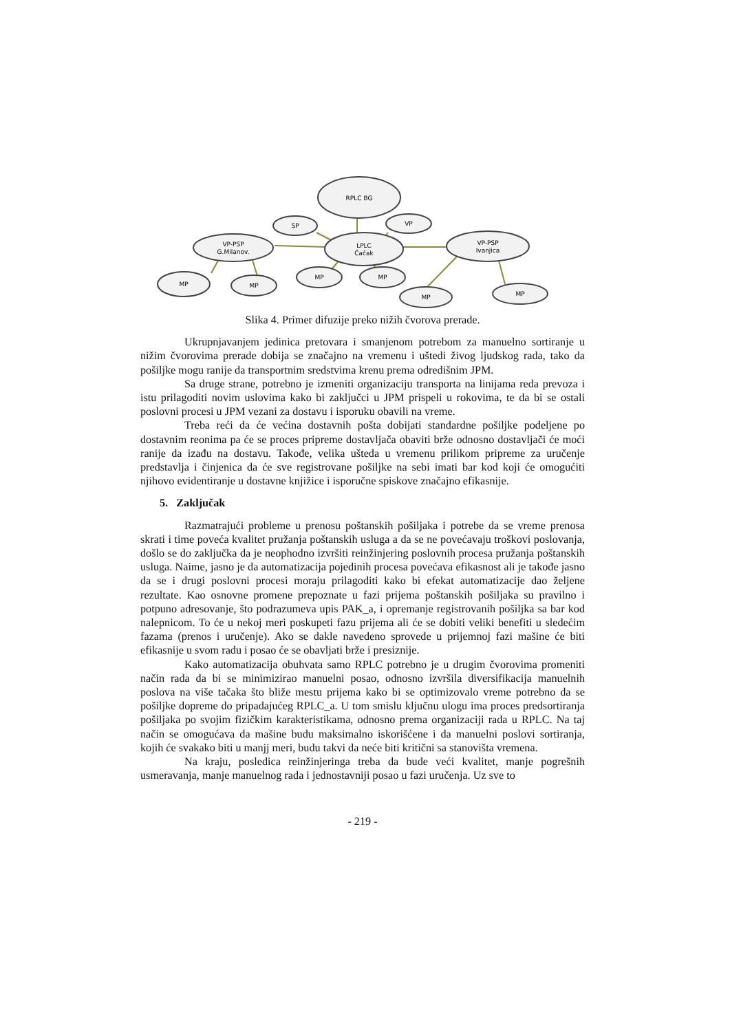RPLC BG
SP
VP
VP-PSP
G.Milanov.
LPLC
Čačak
VP-PSP
Ivanjica
MP
MP
MP
MP
MP
MP
Slika 4. Primer difuzije preko nižih čvorova prerade.
Ukrupnjavanjem jedinica pretovara i smanjenom potrebom za manuelno sortiranje u nižim čvorovima prerade dobija se značajno na vremenu i uštedi živog ljudskog rada, tako da pošiljke mogu ranije da transportnim sredstvima krenu prema odredišnim JPM.
Sa druge strane, potrebno je izmeniti organizaciju transporta na linijama reda prevoza i istu prilagoditi novim uslovima kako bi zaključci u JPM prispeli u rokovima, te da bi se ostali poslovni procesi u JPM vezani za dostavu i isporuku obavili na vreme.
Treba reći da će većina dostavnih pošta dobijati standardne pošiljke podeljene po dostavnim reonima pa će se proces pripreme dostavljača obaviti brže odnosno dostavljači će moći ranije da izađu na dostavu. Takođe, velika ušteda u vremenu prilikom pripreme za uručenje predstavlja i činjenica da će sve registrovane pošiljke na sebi imati bar kod koji će omogućiti njihovo evidentiranje u dostavne knjižice i isporučne spiskove značajno efikasnije.
5. Zaključak
Razmatrajući probleme u prenosu poštanskih pošiljaka i potrebe da se vreme prenosa skrati i time poveća kvalitet pružanja poštanskih usluga a da se ne povećavaju troškovi poslovanja, došlo se do zaključka da je neophodno izvršiti reinžinjering poslovnih procesa pružanja poštanskih usluga. Naime, jasno je da automatizacija pojedinih procesa povećava efikasnost ali je takođe jasno da se i drugi poslovni procesi moraju prilagoditi kako bi efekat automatizacije dao željene rezultate. Kao osnovne promene prepoznate u fazi prijema poštanskih pošiljaka su pravilno i potpuno adresovanje, što podrazumeva upis PAK_a, i opremanje registrovanih pošiljka sa bar kod nalepnicom. To će u nekoj meri poskupeti fazu prijema ali će se dobiti veliki benefiti u sledećim fazama (prenos i uručenje). Ako se dakle navedeno sprovede u prijemnoj fazi mašine će biti efikasnije u svom radu i posao će se obavljati brže i presiznije.
Kako automatizacija obuhvata samo RPLC potrebno je u drugim čvorovima promeniti način rada da bi se minimizirao manuelni posao, odnosno izvršila diversifikacija manuelnih poslova na više tačaka što bliže mestu prijema kako bi se optimizovalo vreme potrebno da se pošiljke dopreme do pripadajućeg RPLC_a. U tom smislu ključnu ulogu ima proces predsortiranja pošiljaka po svojim fizičkim karakteristikama, odnosno prema organizaciji rada u RPLC. Na taj način se omogućava da mašine budu maksimalno iskorišćene i da manuelni poslovi sortiranja, kojih će svakako biti u manjj meri, budu takvi da neće biti kritični sa stanovišta vremena.
Na kraju, posledica reinžinjeringa treba da bude veći kvalitet, manje pogrešnih usmeravanja, manje manuelnog rada i jednostavniji posao u fazi uručenja. Uz sve to
- 219 -